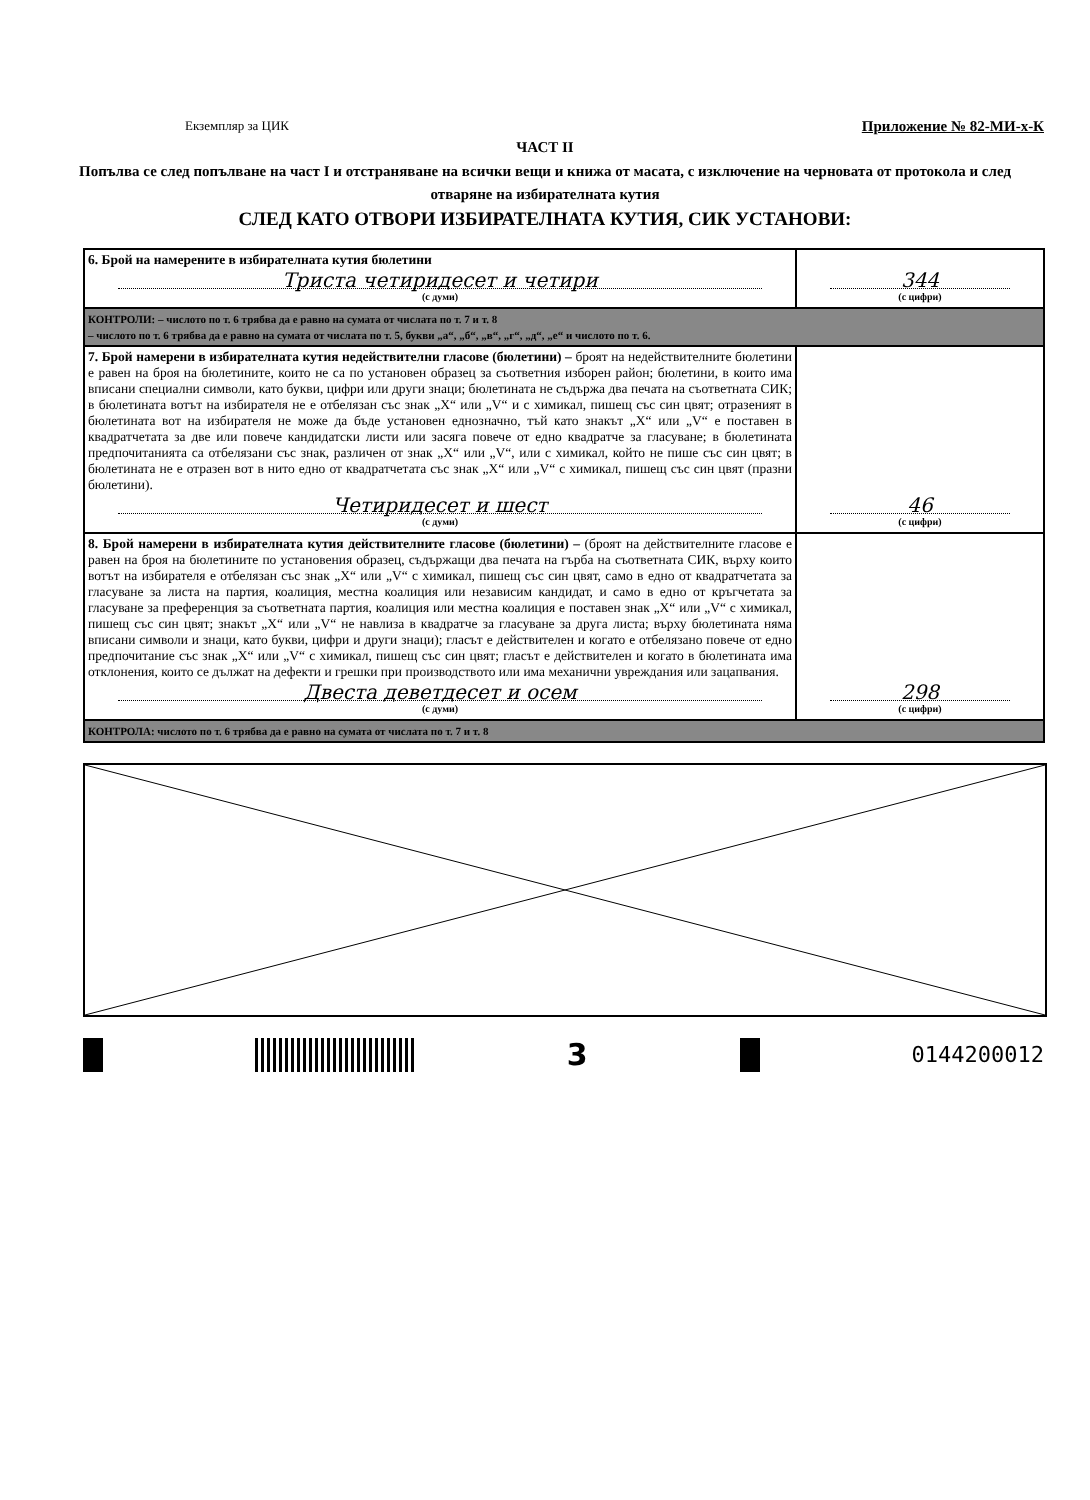Екземпляр за ЦИК Приложение № 82-МИ-х-К
ЧАСТ II
Попълва се след попълване на част I и отстраняване на всички вещи и книжа от масата, с изключение на черновата от протокола и след отваряне на избирателната кутия
СЛЕД КАТО ОТВОРИ ИЗБИРАТЕЛНАТА КУТИЯ, СИК УСТАНОВИ:
| 6. Брой на намерените в избирателната кутия бюлетини Триста четиридесет и четири (с думи) | 344 (с цифри) |
| КОНТРОЛИ: – числото по т. 6 трябва да е равно на сумата от числата по т. 7 и т. 8 – числото по т. 6 трябва да е равно на сумата от числата по т. 5, букви „а“, „б“, „в“, „г“, „д“, „е“ и числото по т. 6. | |
| 7. Брой намерени в избирателната кутия недействителни гласове (бюлетини) – броят на недействителните бюлетини е равен на броя на бюлетините, които не са по установен образец за съответния изборен район; бюлетини, в които има вписани специални символи, като букви, цифри или други знаци; бюлетината не съдържа два печата на съответната СИК; в бюлетината вотът на избирателя не е отбелязан със знак „X“ или „V“ и с химикал, пишещ със син цвят; отразеният в бюлетината вот на избирателя не може да бъде установен еднозначно, тъй като знакът „X“ или „V“ е поставен в квадратчетата за две или повече кандидатски листи или засяга повече от едно квадратче за гласуване; в бюлетината предпочитанията са отбелязани със знак, различен от знак „X“ или „V“, или с химикал, който не пише със син цвят; в бюлетината не е отразен вот в нито едно от квадратчетата със знак „X“ или „V“ с химикал, пишещ със син цвят (празни бюлетини). Четиридесет и шест (с думи) | 46 (с цифри) |
| 8. Брой намерени в избирателната кутия действителните гласове (бюлетини) – (броят на действителните гласове е равен на броя на бюлетините по установения образец, съдържащи два печата на гърба на съответната СИК, върху които вотът на избирателя е отбелязан със знак „X“ или „V“ с химикал, пишещ със син цвят, само в едно от квадратчетата за гласуване за листа на партия, коалиция, местна коалиция или независим кандидат, и само в едно от кръгчетата за гласуване за преференция за съответната партия, коалиция или местна коалиция е поставен знак „X“ или „V“ с химикал, пишещ със син цвят; знакът „X“ или „V“ не навлиза в квадратче за гласуване за друга листа; върху бюлетината няма вписани символи и знаци, като букви, цифри и други знаци); гласът е действителен и когато е отбелязано повече от едно предпочитание със знак „X“ или „V“ с химикал, пишещ със син цвят; гласът е действителен и когато в бюлетината има отклонения, които се дължат на дефекти и грешки при производството или има механични увреждания или зацапвания. Двеста деветдесет и осем (с думи) | 298 (с цифри) |
| КОНТРОЛА: числото по т. 6 трябва да е равно на сумата от числата по т. 7 и т. 8 | |
3
0144200012